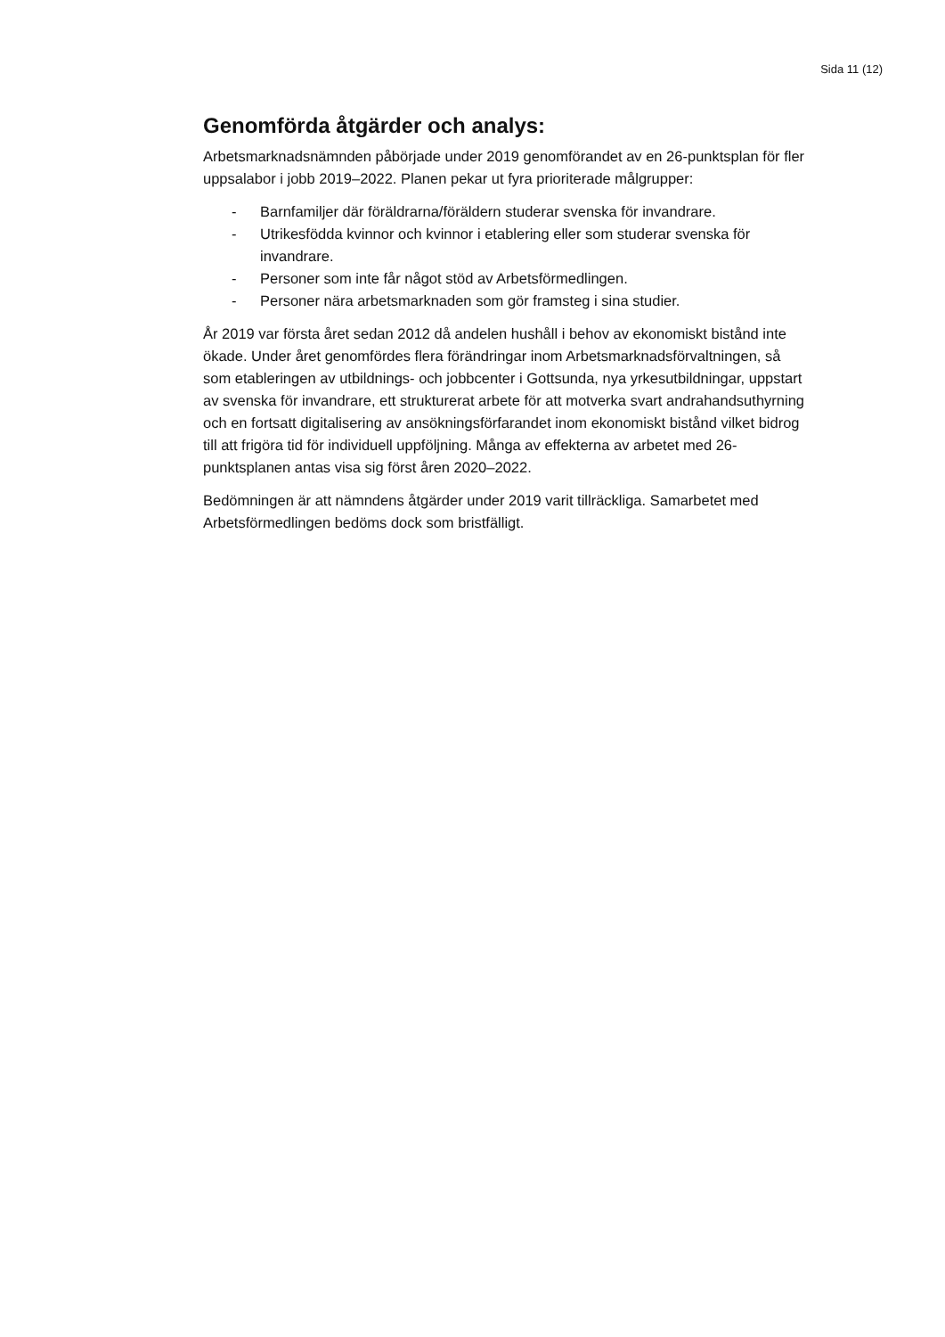Sida 11 (12)
Genomförda åtgärder och analys:
Arbetsmarknadsnämnden påbörjade under 2019 genomförandet av en 26-punktsplan för fler uppsalabor i jobb 2019–2022. Planen pekar ut fyra prioriterade målgrupper:
- Barnfamiljer där föräldrarna/föräldern studerar svenska för invandrare.
- Utrikesfödda kvinnor och kvinnor i etablering eller som studerar svenska för invandrare.
- Personer som inte får något stöd av Arbetsförmedlingen.
- Personer nära arbetsmarknaden som gör framsteg i sina studier.
År 2019 var första året sedan 2012 då andelen hushåll i behov av ekonomiskt bistånd inte ökade. Under året genomfördes flera förändringar inom Arbetsmarknadsförvaltningen, så som etableringen av utbildnings- och jobbcenter i Gottsunda, nya yrkesutbildningar, uppstart av svenska för invandrare, ett strukturerat arbete för att motverka svart andrahandsuthyrning och en fortsatt digitalisering av ansökningsförfarandet inom ekonomiskt bistånd vilket bidrog till att frigöra tid för individuell uppföljning. Många av effekterna av arbetet med 26-punktsplanen antas visa sig först åren 2020–2022.
Bedömningen är att nämndens åtgärder under 2019 varit tillräckliga. Samarbetet med Arbetsförmedlingen bedöms dock som bristfälligt.